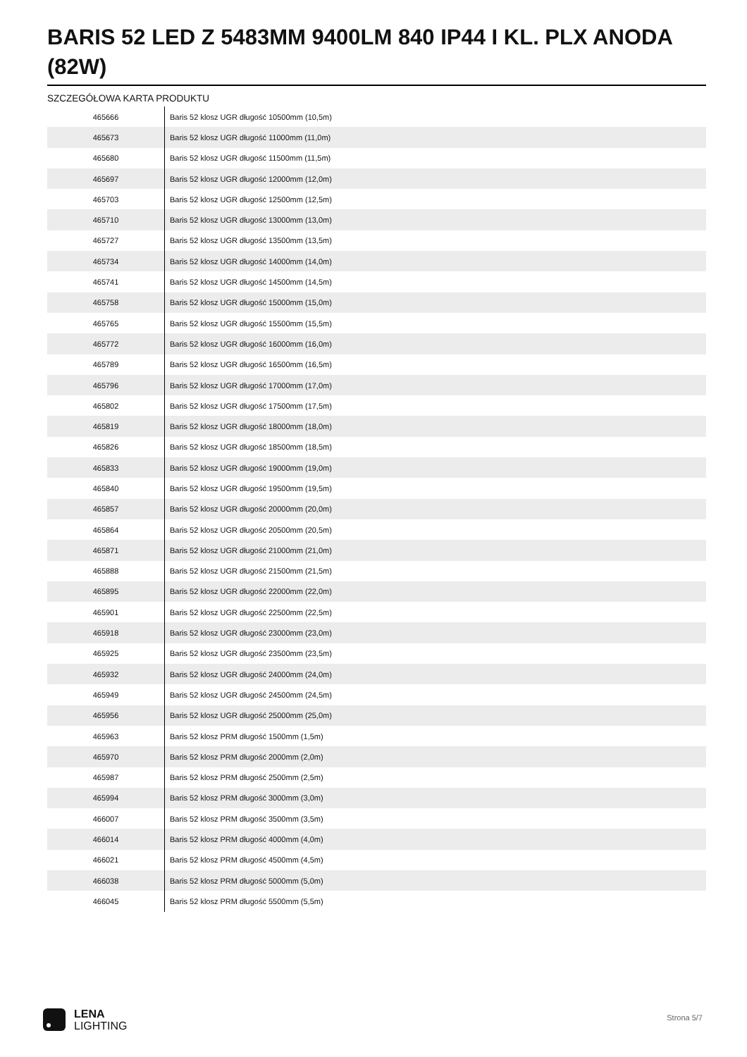BARIS 52 LED Z 5483MM 9400LM 840 IP44 I KL. PLX ANODA (82W)
SZCZEGÓŁOWA KARTA PRODUKTU
| 465666 | Baris 52 klosz UGR długość 10500mm (10,5m) |
| 465673 | Baris 52 klosz UGR długość 11000mm (11,0m) |
| 465680 | Baris 52 klosz UGR długość 11500mm (11,5m) |
| 465697 | Baris 52 klosz UGR długość 12000mm (12,0m) |
| 465703 | Baris 52 klosz UGR długość 12500mm (12,5m) |
| 465710 | Baris 52 klosz UGR długość 13000mm (13,0m) |
| 465727 | Baris 52 klosz UGR długość 13500mm (13,5m) |
| 465734 | Baris 52 klosz UGR długość 14000mm (14,0m) |
| 465741 | Baris 52 klosz UGR długość 14500mm (14,5m) |
| 465758 | Baris 52 klosz UGR długość 15000mm (15,0m) |
| 465765 | Baris 52 klosz UGR długość 15500mm (15,5m) |
| 465772 | Baris 52 klosz UGR długość 16000mm (16,0m) |
| 465789 | Baris 52 klosz UGR długość 16500mm (16,5m) |
| 465796 | Baris 52 klosz UGR długość 17000mm (17,0m) |
| 465802 | Baris 52 klosz UGR długość 17500mm (17,5m) |
| 465819 | Baris 52 klosz UGR długość 18000mm (18,0m) |
| 465826 | Baris 52 klosz UGR długość 18500mm (18,5m) |
| 465833 | Baris 52 klosz UGR długość 19000mm (19,0m) |
| 465840 | Baris 52 klosz UGR długość 19500mm (19,5m) |
| 465857 | Baris 52 klosz UGR długość 20000mm (20,0m) |
| 465864 | Baris 52 klosz UGR długość 20500mm (20,5m) |
| 465871 | Baris 52 klosz UGR długość 21000mm (21,0m) |
| 465888 | Baris 52 klosz UGR długość 21500mm (21,5m) |
| 465895 | Baris 52 klosz UGR długość 22000mm (22,0m) |
| 465901 | Baris 52 klosz UGR długość 22500mm (22,5m) |
| 465918 | Baris 52 klosz UGR długość 23000mm (23,0m) |
| 465925 | Baris 52 klosz UGR długość 23500mm (23,5m) |
| 465932 | Baris 52 klosz UGR długość 24000mm (24,0m) |
| 465949 | Baris 52 klosz UGR długość 24500mm (24,5m) |
| 465956 | Baris 52 klosz UGR długość 25000mm (25,0m) |
| 465963 | Baris 52 klosz PRM długość 1500mm (1,5m) |
| 465970 | Baris 52 klosz PRM długość 2000mm (2,0m) |
| 465987 | Baris 52 klosz PRM długość 2500mm (2,5m) |
| 465994 | Baris 52 klosz PRM długość 3000mm (3,0m) |
| 466007 | Baris 52 klosz PRM długość 3500mm (3,5m) |
| 466014 | Baris 52 klosz PRM długość 4000mm (4,0m) |
| 466021 | Baris 52 klosz PRM długość 4500mm (4,5m) |
| 466038 | Baris 52 klosz PRM długość 5000mm (5,0m) |
| 466045 | Baris 52 klosz PRM długość 5500mm (5,5m) |
LENA
LIGHTING
Strona 5/7